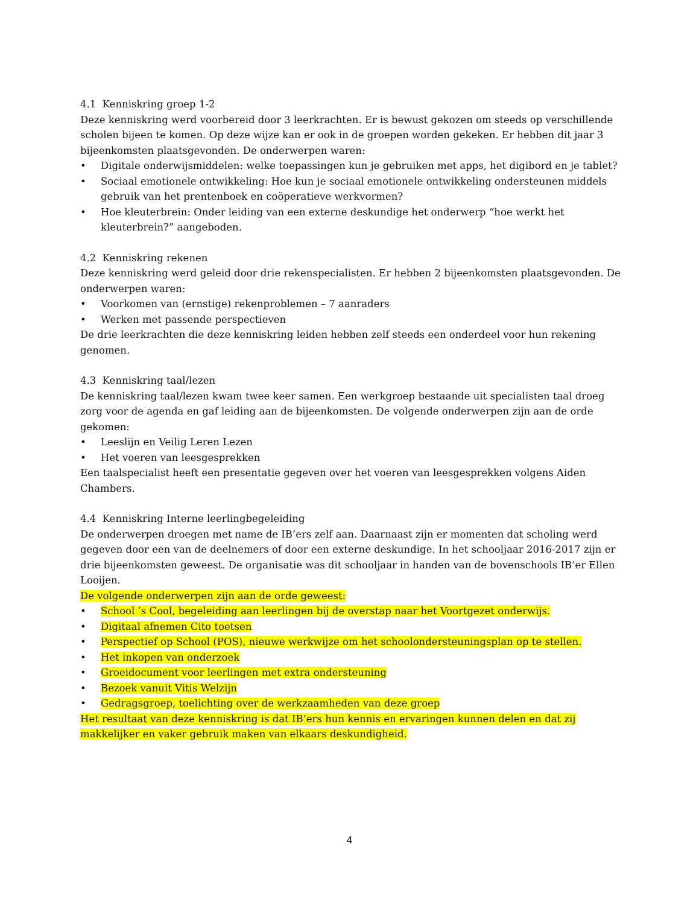4.1 Kenniskring groep 1-2
Deze kenniskring werd voorbereid door 3 leerkrachten. Er is bewust gekozen om steeds op verschillende scholen bijeen te komen. Op deze wijze kan er ook in de groepen worden gekeken. Er hebben dit jaar 3 bijeenkomsten plaatsgevonden. De onderwerpen waren:
• Digitale onderwijsmiddelen: welke toepassingen kun je gebruiken met apps, het digibord en je tablet?
• Sociaal emotionele ontwikkeling: Hoe kun je sociaal emotionele ontwikkeling ondersteunen middels gebruik van het prentenboek en coöperatieve werkvormen?
• Hoe kleuterbrein: Onder leiding van een externe deskundige het onderwerp “hoe werkt het kleuterbrein?” aangeboden.
4.2 Kenniskring rekenen
Deze kenniskring werd geleid door drie rekenspecialisten. Er hebben 2 bijeenkomsten plaatsgevonden. De onderwerpen waren:
• Voorkomen van (ernstige) rekenproblemen – 7 aanraders
• Werken met passende perspectieven
De drie leerkrachten die deze kenniskring leiden hebben zelf steeds een onderdeel voor hun rekening genomen.
4.3 Kenniskring taal/lezen
De kenniskring taal/lezen kwam twee keer samen. Een werkgroep bestaande uit specialisten taal droeg zorg voor de agenda en gaf leiding aan de bijeenkomsten. De volgende onderwerpen zijn aan de orde gekomen:
• Leeslijn en Veilig Leren Lezen
• Het voeren van leesgesprekken
Een taalspecialist heeft een presentatie gegeven over het voeren van leesgesprekken volgens Aiden Chambers.
4.4 Kenniskring Interne leerlingbegeleiding
De onderwerpen droegen met name de IB’ers zelf aan. Daarnaast zijn er momenten dat scholing werd gegeven door een van de deelnemers of door een externe deskundige. In het schooljaar 2016-2017 zijn er drie bijeenkomsten geweest. De organisatie was dit schooljaar in handen van de bovenschools IB’er Ellen Looijen.
De volgende onderwerpen zijn aan de orde geweest:
• School ’s Cool, begeleiding aan leerlingen bij de overstap naar het Voortgezet onderwijs.
• Digitaal afnemen Cito toetsen
• Perspectief op School (POS), nieuwe werkwijze om het schoolondersteuningsplan op te stellen.
• Het inkopen van onderzoek
• Groeidocument voor leerlingen met extra ondersteuning
• Bezoek vanuit Vitis Welzijn
• Gedragsgroep, toelichting over de werkzaamheden van deze groep
Het resultaat van deze kenniskring is dat IB’ers hun kennis en ervaringen kunnen delen en dat zij makkelijker en vaker gebruik maken van elkaars deskundigheid.
4